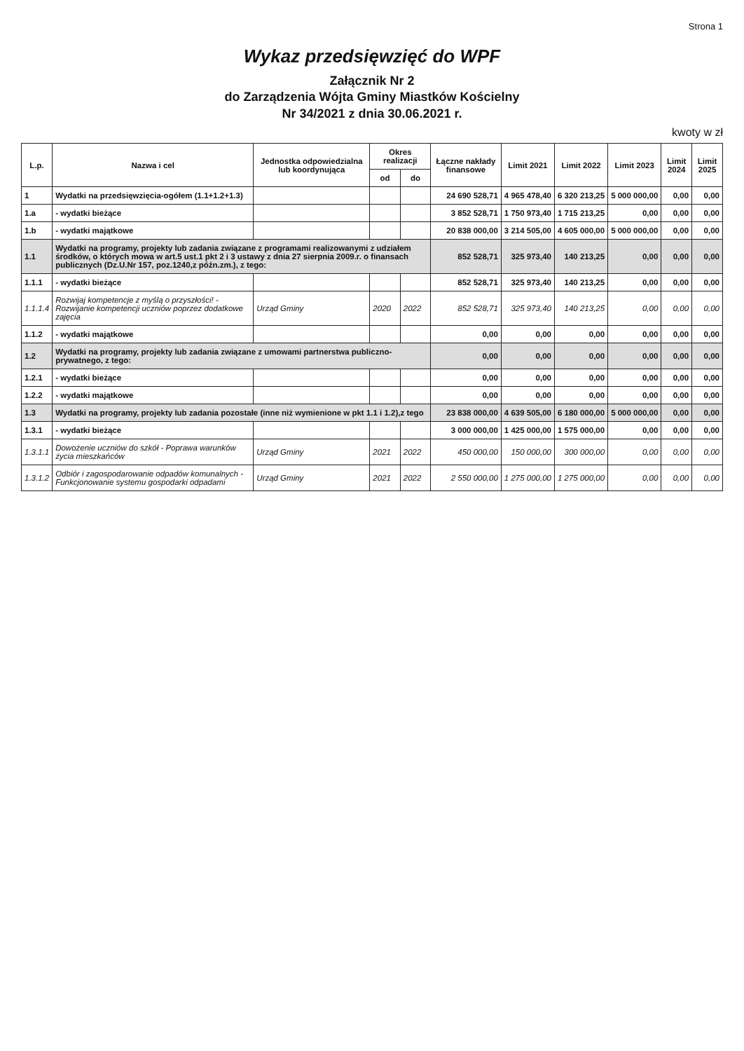Strona 1
Wykaz przedsięwzięć do WPF
Załącznik Nr 2
do Zarządzenia Wójta Gminy Miastków Kościelny
Nr 34/2021 z dnia 30.06.2021 r.
kwoty w zł
| L.p. | Nazwa i cel | Jednostka odpowiedzialna lub koordynująca | Okres realizacji | | Łączne nakłady finansowe | Limit 2021 | Limit 2022 | Limit 2023 | Limit 2024 | Limit 2025 |
| --- | --- | --- | --- | --- | --- | --- | --- | --- | --- | --- |
| | | | od | do | | | | | | |
| 1 | Wydatki na przedsięwzięcia-ogółem (1.1+1.2+1.3) | | | | 24 690 528,71 | 4 965 478,40 | 6 320 213,25 | 5 000 000,00 | 0,00 | 0,00 |
| 1.a | - wydatki bieżące | | | | 3 852 528,71 | 1 750 973,40 | 1 715 213,25 | 0,00 | 0,00 | 0,00 |
| 1.b | - wydatki majątkowe | | | | 20 838 000,00 | 3 214 505,00 | 4 605 000,00 | 5 000 000,00 | 0,00 | 0,00 |
| 1.1 | Wydatki na programy, projekty lub zadania związane z programami realizowanymi z udziałem środków, o których mowa w art.5 ust.1 pkt 2 i 3 ustawy z dnia 27 sierpnia 2009.r. o finansach publicznych (Dz.U.Nr 157, poz.1240,z późn.zm.), z tego: | | | | 852 528,71 | 325 973,40 | 140 213,25 | 0,00 | 0,00 | 0,00 |
| 1.1.1 | - wydatki bieżące | | | | 852 528,71 | 325 973,40 | 140 213,25 | 0,00 | 0,00 | 0,00 |
| 1.1.1.4 | Rozwijaj kompetencje z myślą o przyszłości! - Rozwijanie kompetencji uczniów poprzez dodatkowe zajęcia | Urząd Gminy | 2020 | 2022 | 852 528,71 | 325 973,40 | 140 213,25 | 0,00 | 0,00 | 0,00 |
| 1.1.2 | - wydatki majątkowe | | | | 0,00 | 0,00 | 0,00 | 0,00 | 0,00 | 0,00 |
| 1.2 | Wydatki na programy, projekty lub zadania związane z umowami partnerstwa publiczno-prywatnego, z tego: | | | | 0,00 | 0,00 | 0,00 | 0,00 | 0,00 | 0,00 |
| 1.2.1 | - wydatki bieżące | | | | 0,00 | 0,00 | 0,00 | 0,00 | 0,00 | 0,00 |
| 1.2.2 | - wydatki majątkowe | | | | 0,00 | 0,00 | 0,00 | 0,00 | 0,00 | 0,00 |
| 1.3 | Wydatki na programy, projekty lub zadania pozostałe (inne niż wymienione w pkt 1.1 i 1.2),z tego | | | | 23 838 000,00 | 4 639 505,00 | 6 180 000,00 | 5 000 000,00 | 0,00 | 0,00 |
| 1.3.1 | - wydatki bieżące | | | | 3 000 000,00 | 1 425 000,00 | 1 575 000,00 | 0,00 | 0,00 | 0,00 |
| 1.3.1.1 | Dowożenie uczniów do szkół - Poprawa warunków życia mieszkańców | Urząd Gminy | 2021 | 2022 | 450 000,00 | 150 000,00 | 300 000,00 | 0,00 | 0,00 | 0,00 |
| 1.3.1.2 | Odbiór i zagospodarowanie odpadów komunalnych - Funkcjonowanie systemu gospodarki odpadami | Urząd Gminy | 2021 | 2022 | 2 550 000,00 | 1 275 000,00 | 1 275 000,00 | 0,00 | 0,00 | 0,00 |